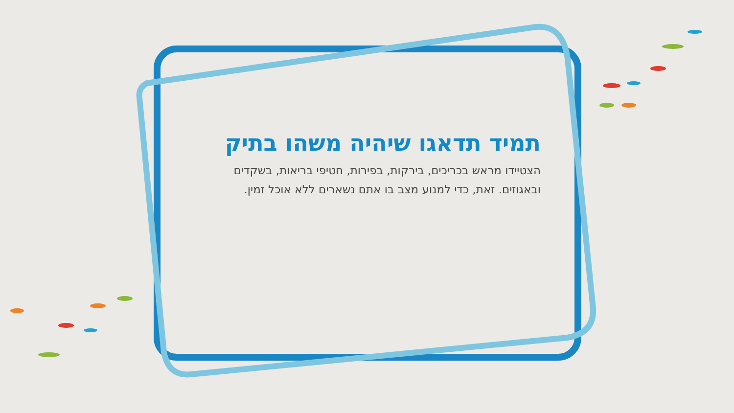תמיד תדאגו שיהיה משהו בתיק
הצטיידו מראש בכריכים, בירקות, בפירות, חטיפי בריאות, בשקדים ובאגוזים. זאת, כדי למנוע מצב בו אתם נשארים ללא אוכל זמין.